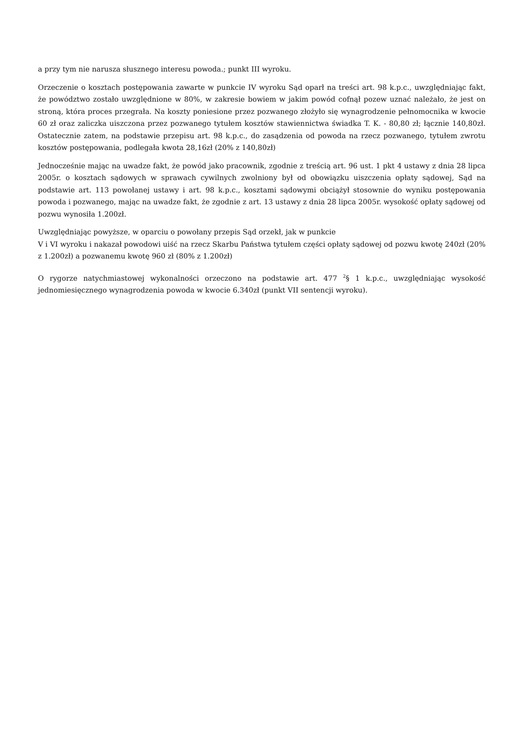a przy tym nie narusza słusznego interesu powoda.; punkt III wyroku.
Orzeczenie o kosztach postępowania zawarte w punkcie IV wyroku Sąd oparł na treści art. 98 k.p.c., uwzględniając fakt, że powództwo zostało uwzględnione w 80%, w zakresie bowiem w jakim powód cofnął pozew uznać należało, że jest on stroną, która proces przegrała. Na koszty poniesione przez pozwanego złożyło się wynagrodzenie pełnomocnika w kwocie 60 zł oraz zaliczka uiszczona przez pozwanego tytułem kosztów stawiennictwa świadka T. K. - 80,80 zł; łącznie 140,80zł. Ostatecznie zatem, na podstawie przepisu art. 98 k.p.c., do zasądzenia od powoda na rzecz pozwanego, tytułem zwrotu kosztów postępowania, podlegała kwota 28,16zł (20% z 140,80zł)
Jednocześnie mając na uwadze fakt, że powód jako pracownik, zgodnie z treścią art. 96 ust. 1 pkt 4 ustawy z dnia 28 lipca 2005r. o kosztach sądowych w sprawach cywilnych zwolniony był od obowiązku uiszczenia opłaty sądowej, Sąd na podstawie art. 113 powołanej ustawy i art. 98 k.p.c., kosztami sądowymi obciążył stosownie do wyniku postępowania powoda i pozwanego, mając na uwadze fakt, że zgodnie z art. 13 ustawy z dnia 28 lipca 2005r. wysokość opłaty sądowej od pozwu wynosiła 1.200zł.
Uwzględniając powyższe, w oparciu o powołany przepis Sąd orzekł, jak w punkcie
V i VI wyroku i nakazał powodowi uiść na rzecz Skarbu Państwa tytułem części opłaty sądowej od pozwu kwotę 240zł (20% z 1.200zł) a pozwanemu kwotę 960 zł (80% z 1.200zł)
O rygorze natychmiastowej wykonalności orzeczono na podstawie art. 477 <sup>2</sup>§ 1 k.p.c., uwzględniając wysokość jednomiesięcznego wynagrodzenia powoda w kwocie 6.340zł (punkt VII sentencji wyroku).